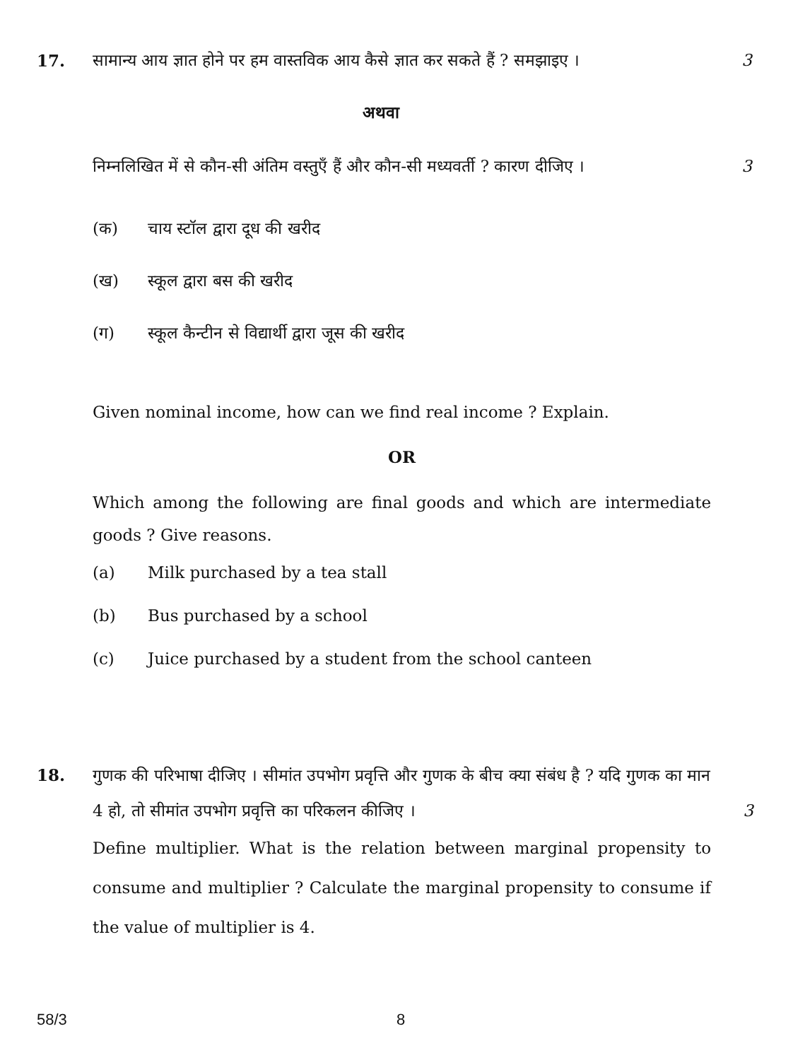17. सामान्य आय ज्ञात होने पर हम वास्तविक आय कैसे ज्ञात कर सकते हैं ? समझाइए ।
3
अथवा
निम्नलिखित में से कौन-सी अंतिम वस्तुएँ हैं और कौन-सी मध्यवर्ती ? कारण दीजिए ।
3
(क) चाय स्टॉल द्वारा दूध की खरीद
(ख) स्कूल द्वारा बस की खरीद
(ग) स्कूल कैन्टीन से विद्यार्थी द्वारा जूस की खरीद
Given nominal income, how can we find real income ? Explain.
OR
Which among the following are final goods and which are intermediate goods ? Give reasons.
(a) Milk purchased by a tea stall
(b) Bus purchased by a school
(c) Juice purchased by a student from the school canteen
18. गुणक की परिभाषा दीजिए । सीमांत उपभोग प्रवृत्ति और गुणक के बीच क्या संबंध है ? यदि गुणक का मान 4 हो, तो सीमांत उपभोग प्रवृत्ति का परिकलन कीजिए ।
Define multiplier. What is the relation between marginal propensity to consume and multiplier ? Calculate the marginal propensity to consume if the value of multiplier is 4.
3
58/3 8